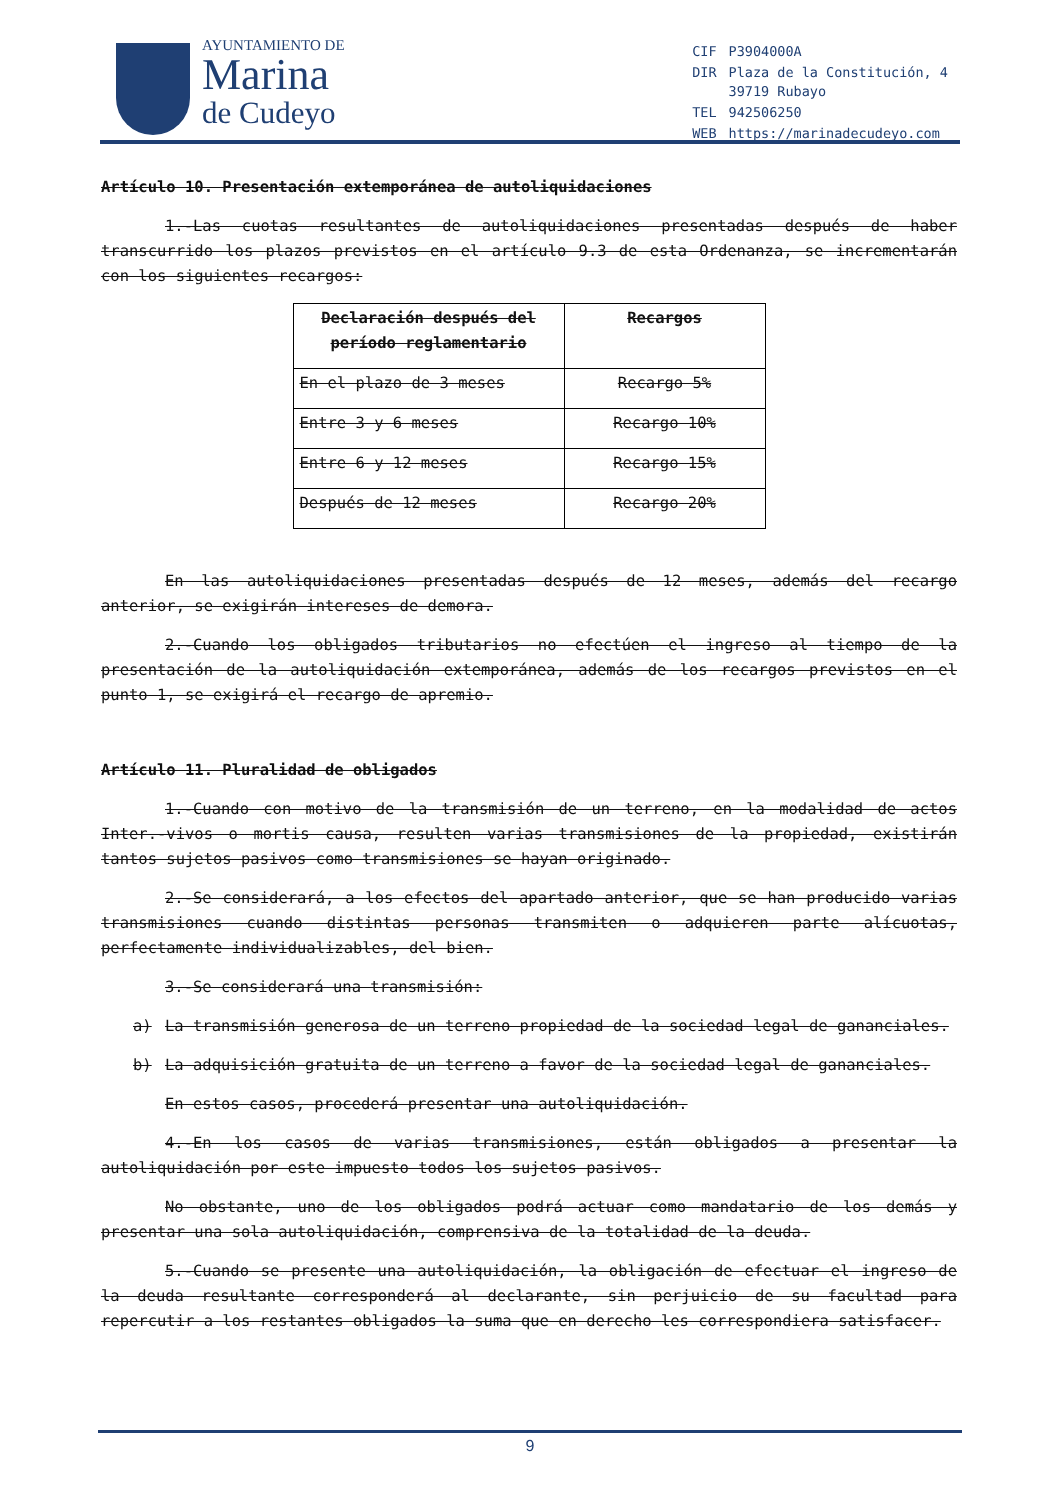AYUNTAMIENTO DE
Marina
de Cudeyo
| CIF | P3904000A |
| DIR | Plaza de la Constitución, 4 39719 Rubayo |
| TEL | 942506250 |
| WEB | https://marinadecudeyo.com |
Artículo 10. Presentación extemporánea de autoliquidaciones
1.-Las cuotas resultantes de autoliquidaciones presentadas después de haber transcurrido los plazos previstos en el artículo 9.3 de esta Ordenanza, se incrementarán con los siguientes recargos:
| Declaración después del período reglamentario | Recargos |
| --- | --- |
| En el plazo de 3 meses | Recargo 5% |
| Entre 3 y 6 meses | Recargo 10% |
| Entre 6 y 12 meses | Recargo 15% |
| Después de 12 meses | Recargo 20% |
En las autoliquidaciones presentadas después de 12 meses, además del recargo anterior, se exigirán intereses de demora.
2.-Cuando los obligados tributarios no efectúen el ingreso al tiempo de la presentación de la autoliquidación extemporánea, además de los recargos previstos en el punto 1, se exigirá el recargo de apremio.
Artículo 11. Pluralidad de obligados
1.-Cuando con motivo de la transmisión de un terreno, en la modalidad de actos Inter.-vivos o mortis causa, resulten varias transmisiones de la propiedad, existirán tantos sujetos pasivos como transmisiones se hayan originado.
2.-Se considerará, a los efectos del apartado anterior, que se han producido varias transmisiones cuando distintas personas transmiten o adquieren parte alícuotas, perfectamente individualizables, del bien.
3.-Se considerará una transmisión:
a) La transmisión generosa de un terreno propiedad de la sociedad legal de gananciales.
b) La adquisición gratuita de un terreno a favor de la sociedad legal de gananciales.
En estos casos, procederá presentar una autoliquidación.
4.-En los casos de varias transmisiones, están obligados a presentar la autoliquidación por este impuesto todos los sujetos pasivos.
No obstante, uno de los obligados podrá actuar como mandatario de los demás y presentar una sola autoliquidación, comprensiva de la totalidad de la deuda.
5.-Cuando se presente una autoliquidación, la obligación de efectuar el ingreso de la deuda resultante corresponderá al declarante, sin perjuicio de su facultad para repercutir a los restantes obligados la suma que en derecho les correspondiera satisfacer.
9